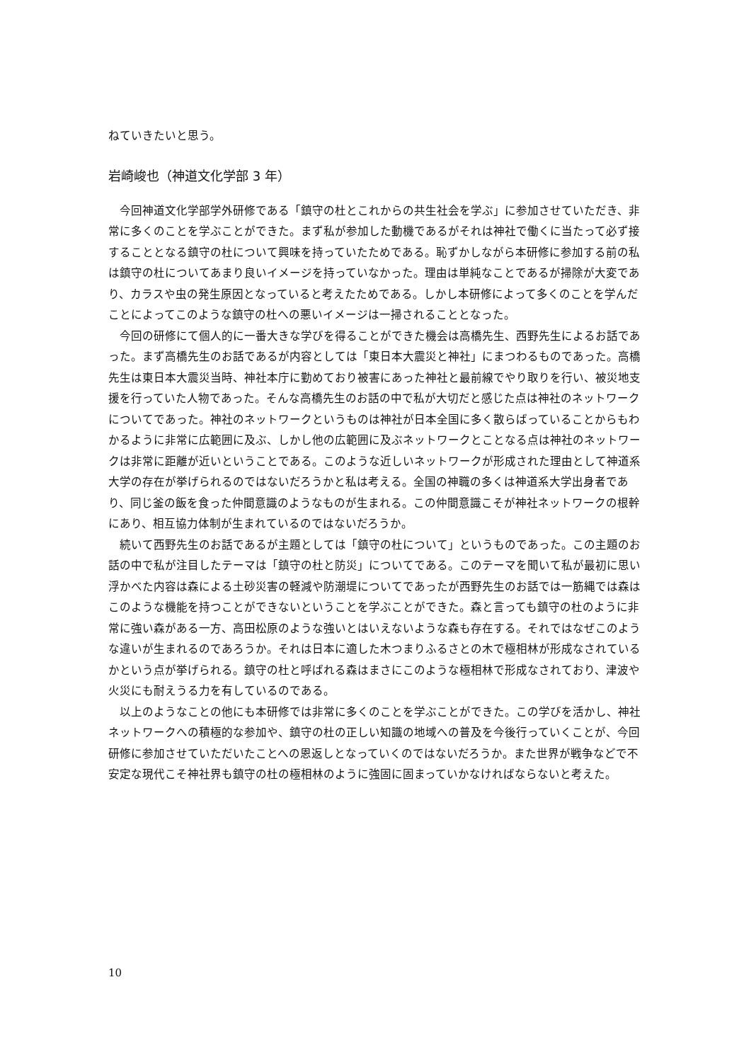ねていきたいと思う。
岩崎峻也（神道文化学部 3 年）
今回神道文化学部学外研修である「鎮守の杜とこれからの共生社会を学ぶ」に参加させていただき、非常に多くのことを学ぶことができた。まず私が参加した動機であるがそれは神社で働くに当たって必ず接することとなる鎮守の杜について興味を持っていたためである。恥ずかしながら本研修に参加する前の私は鎮守の杜についてあまり良いイメージを持っていなかった。理由は単純なことであるが掃除が大変であり、カラスや虫の発生原因となっていると考えたためである。しかし本研修によって多くのことを学んだことによってこのような鎮守の杜への悪いイメージは一掃されることとなった。
今回の研修にて個人的に一番大きな学びを得ることができた機会は高橋先生、西野先生によるお話であった。まず高橋先生のお話であるが内容としては「東日本大震災と神社」にまつわるものであった。高橋先生は東日本大震災当時、神社本庁に勤めており被害にあった神社と最前線でやり取りを行い、被災地支援を行っていた人物であった。そんな高橋先生のお話の中で私が大切だと感じた点は神社のネットワークについてであった。神社のネットワークというものは神社が日本全国に多く散らばっていることからもわかるように非常に広範囲に及ぶ、しかし他の広範囲に及ぶネットワークとことなる点は神社のネットワークは非常に距離が近いということである。このような近しいネットワークが形成された理由として神道系大学の存在が挙げられるのではないだろうかと私は考える。全国の神職の多くは神道系大学出身者であり、同じ釜の飯を食った仲間意識のようなものが生まれる。この仲間意識こそが神社ネットワークの根幹にあり、相互協力体制が生まれているのではないだろうか。
続いて西野先生のお話であるが主題としては「鎮守の杜について」というものであった。この主題のお話の中で私が注目したテーマは「鎮守の杜と防災」についてである。このテーマを聞いて私が最初に思い浮かべた内容は森による土砂災害の軽減や防潮堤についてであったが西野先生のお話では一筋縄では森はこのような機能を持つことができないということを学ぶことができた。森と言っても鎮守の杜のように非常に強い森がある一方、高田松原のような強いとはいえないような森も存在する。それではなぜこのような違いが生まれるのであろうか。それは日本に適した木つまりふるさとの木で極相林が形成なされているかという点が挙げられる。鎮守の杜と呼ばれる森はまさにこのような極相林で形成なされており、津波や火災にも耐えうる力を有しているのである。
以上のようなことの他にも本研修では非常に多くのことを学ぶことができた。この学びを活かし、神社ネットワークへの積極的な参加や、鎮守の杜の正しい知識の地域への普及を今後行っていくことが、今回研修に参加させていただいたことへの恩返しとなっていくのではないだろうか。また世界が戦争などで不安定な現代こそ神社界も鎮守の杜の極相林のように強固に固まっていかなければならないと考えた。
10